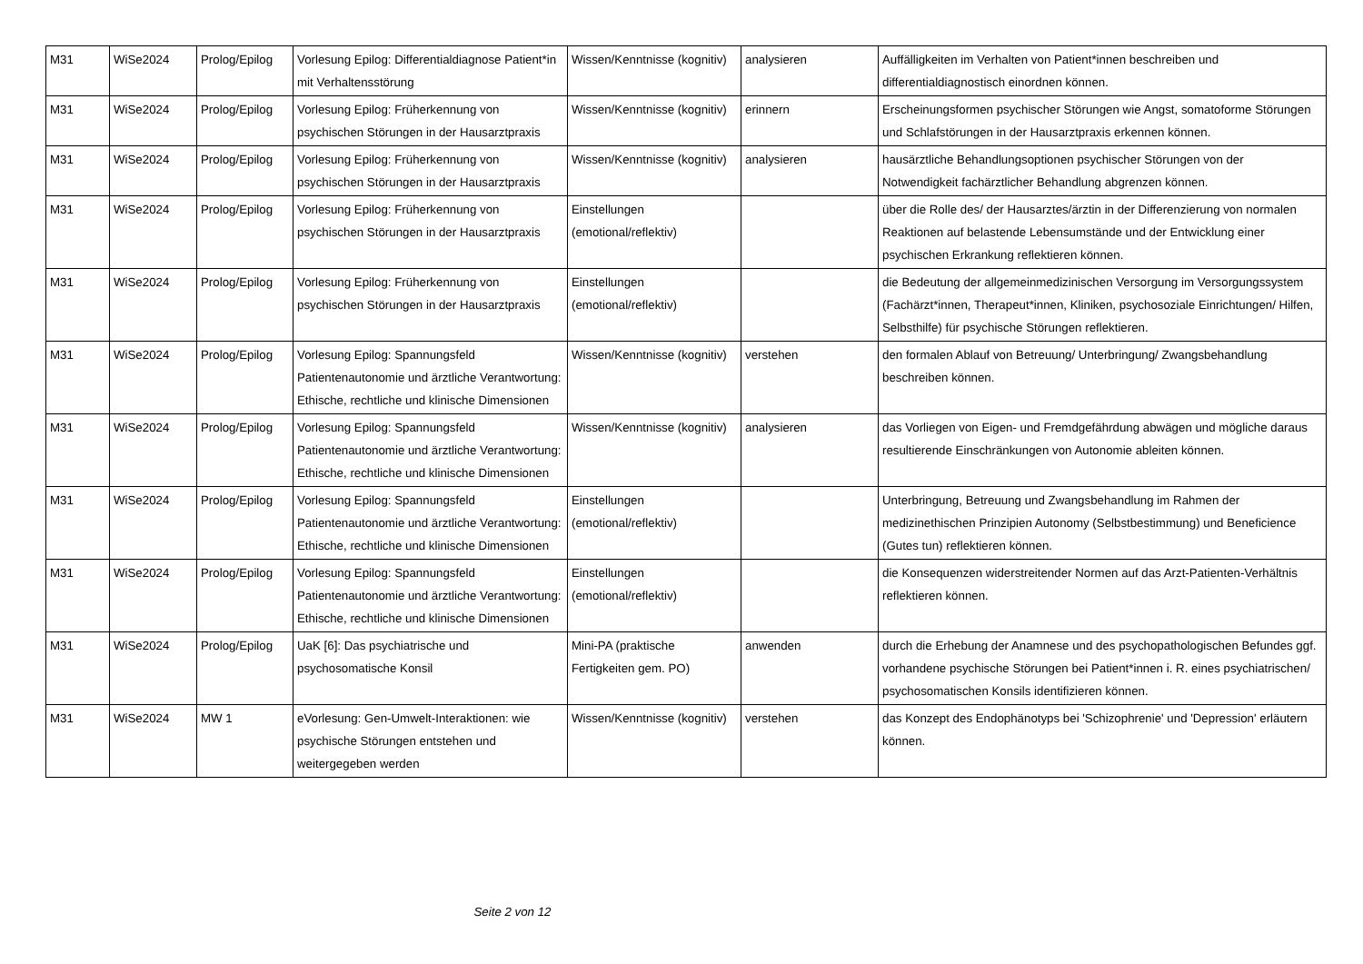| M31 | WiSe2024 | Prolog/Epilog | Vorlesung Epilog: Differentialdiagnose Patient*in mit Verhaltensstörung | Wissen/Kenntnisse (kognitiv) | analysieren | Auffälligkeiten im Verhalten von Patient*innen beschreiben und differentialdiagnostisch einordnen können. |
| M31 | WiSe2024 | Prolog/Epilog | Vorlesung Epilog: Früherkennung von psychischen Störungen in der Hausarztpraxis | Wissen/Kenntnisse (kognitiv) | erinnern | Erscheinungsformen psychischer Störungen wie Angst, somatoforme Störungen und Schlafstörungen in der Hausarztpraxis erkennen können. |
| M31 | WiSe2024 | Prolog/Epilog | Vorlesung Epilog: Früherkennung von psychischen Störungen in der Hausarztpraxis | Wissen/Kenntnisse (kognitiv) | analysieren | hausärztliche Behandlungsoptionen psychischer Störungen von der Notwendigkeit fachärztlicher Behandlung abgrenzen können. |
| M31 | WiSe2024 | Prolog/Epilog | Vorlesung Epilog: Früherkennung von psychischen Störungen in der Hausarztpraxis | Einstellungen (emotional/reflektiv) | | über die Rolle des/ der Hausarztes/ärztin in der Differenzierung von normalen Reaktionen auf belastende Lebensumstände und der Entwicklung einer psychischen Erkrankung reflektieren können. |
| M31 | WiSe2024 | Prolog/Epilog | Vorlesung Epilog: Früherkennung von psychischen Störungen in der Hausarztpraxis | Einstellungen (emotional/reflektiv) | | die Bedeutung der allgemeinmedizinischen Versorgung im Versorgungssystem (Fachärzt*innen, Therapeut*innen, Kliniken, psychosoziale Einrichtungen/ Hilfen, Selbsthilfe) für psychische Störungen reflektieren. |
| M31 | WiSe2024 | Prolog/Epilog | Vorlesung Epilog: Spannungsfeld Patientenautonomie und ärztliche Verantwortung: Ethische, rechtliche und klinische Dimensionen | Wissen/Kenntnisse (kognitiv) | verstehen | den formalen Ablauf von Betreuung/ Unterbringung/ Zwangsbehandlung beschreiben können. |
| M31 | WiSe2024 | Prolog/Epilog | Vorlesung Epilog: Spannungsfeld Patientenautonomie und ärztliche Verantwortung: Ethische, rechtliche und klinische Dimensionen | Wissen/Kenntnisse (kognitiv) | analysieren | das Vorliegen von Eigen- und Fremdgefährdung abwägen und mögliche daraus resultierende Einschränkungen von Autonomie ableiten können. |
| M31 | WiSe2024 | Prolog/Epilog | Vorlesung Epilog: Spannungsfeld Patientenautonomie und ärztliche Verantwortung: Ethische, rechtliche und klinische Dimensionen | Einstellungen (emotional/reflektiv) | | Unterbringung, Betreuung und Zwangsbehandlung im Rahmen der medizinethischen Prinzipien Autonomy (Selbstbestimmung) und Beneficience (Gutes tun) reflektieren können. |
| M31 | WiSe2024 | Prolog/Epilog | Vorlesung Epilog: Spannungsfeld Patientenautonomie und ärztliche Verantwortung: Ethische, rechtliche und klinische Dimensionen | Einstellungen (emotional/reflektiv) | | die Konsequenzen widerstreitender Normen auf das Arzt-Patienten-Verhältnis reflektieren können. |
| M31 | WiSe2024 | Prolog/Epilog | UaK [6]: Das psychiatrische und psychosomatische Konsil | Mini-PA (praktische Fertigkeiten gem. PO) | anwenden | durch die Erhebung der Anamnese und des psychopathologischen Befundes ggf. vorhandene psychische Störungen bei Patient*innen i. R. eines psychiatrischen/ psychosomatischen Konsils identifizieren können. |
| M31 | WiSe2024 | MW 1 | eVorlesung: Gen-Umwelt-Interaktionen: wie psychische Störungen entstehen und weitergegeben werden | Wissen/Kenntnisse (kognitiv) | verstehen | das Konzept des Endophänotyps bei 'Schizophrenie' und 'Depression' erläutern können. |
Seite 2 von 12